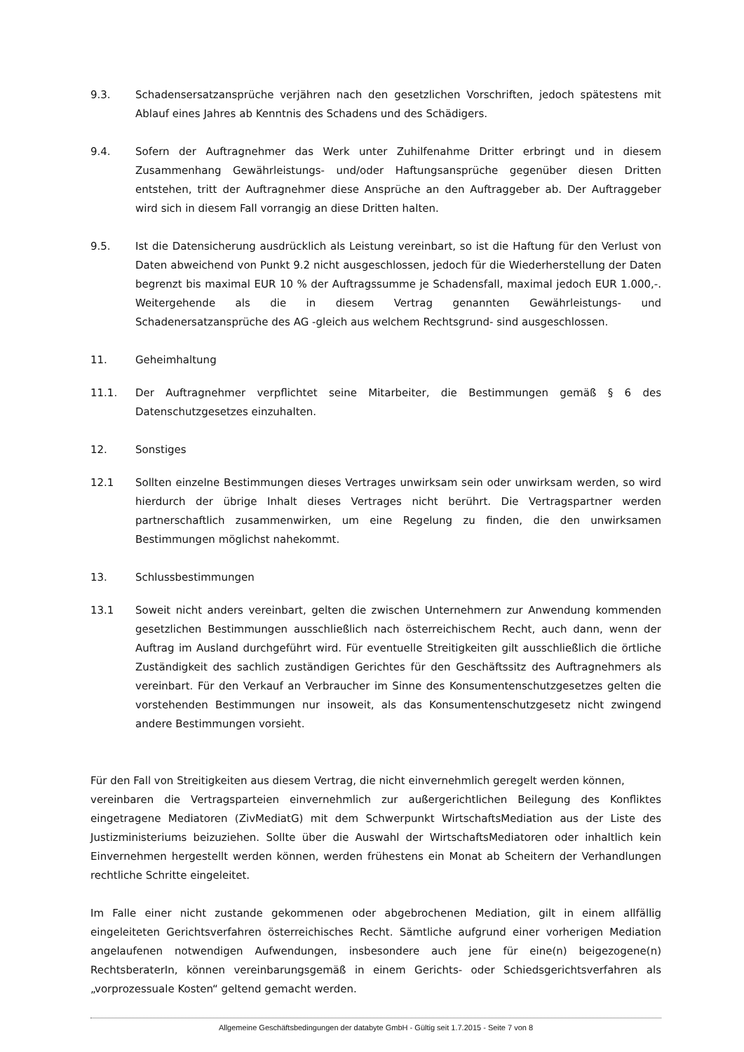9.3. Schadensersatzansprüche verjähren nach den gesetzlichen Vorschriften, jedoch spätestens mit Ablauf eines Jahres ab Kenntnis des Schadens und des Schädigers.
9.4. Sofern der Auftragnehmer das Werk unter Zuhilfenahme Dritter erbringt und in diesem Zusammenhang Gewährleistungs- und/oder Haftungsansprüche gegenüber diesen Dritten entstehen, tritt der Auftragnehmer diese Ansprüche an den Auftraggeber ab. Der Auftraggeber wird sich in diesem Fall vorrangig an diese Dritten halten.
9.5. Ist die Datensicherung ausdrücklich als Leistung vereinbart, so ist die Haftung für den Verlust von Daten abweichend von Punkt 9.2 nicht ausgeschlossen, jedoch für die Wiederherstellung der Daten begrenzt bis maximal EUR 10 % der Auftragssumme je Schadensfall, maximal jedoch EUR 1.000,-. Weitergehende als die in diesem Vertrag genannten Gewährleistungs- und Schadenersatzansprüche des AG -gleich aus welchem Rechtsgrund- sind ausgeschlossen.
11. Geheimhaltung
11.1. Der Auftragnehmer verpflichtet seine Mitarbeiter, die Bestimmungen gemäß § 6 des Datenschutzgesetzes einzuhalten.
12. Sonstiges
12.1 Sollten einzelne Bestimmungen dieses Vertrages unwirksam sein oder unwirksam werden, so wird hierdurch der übrige Inhalt dieses Vertrages nicht berührt. Die Vertragspartner werden partnerschaftlich zusammenwirken, um eine Regelung zu finden, die den unwirksamen Bestimmungen möglichst nahekommt.
13. Schlussbestimmungen
13.1 Soweit nicht anders vereinbart, gelten die zwischen Unternehmern zur Anwendung kommenden gesetzlichen Bestimmungen ausschließlich nach österreichischem Recht, auch dann, wenn der Auftrag im Ausland durchgeführt wird. Für eventuelle Streitigkeiten gilt ausschließlich die örtliche Zuständigkeit des sachlich zuständigen Gerichtes für den Geschäftssitz des Auftragnehmers als vereinbart. Für den Verkauf an Verbraucher im Sinne des Konsumentenschutzgesetzes gelten die vorstehenden Bestimmungen nur insoweit, als das Konsumentenschutzgesetz nicht zwingend andere Bestimmungen vorsieht.
Für den Fall von Streitigkeiten aus diesem Vertrag, die nicht einvernehmlich geregelt werden können,
vereinbaren die Vertragsparteien einvernehmlich zur außergerichtlichen Beilegung des Konfliktes eingetragene Mediatoren (ZivMediatG) mit dem Schwerpunkt WirtschaftsMediation aus der Liste des Justizministeriums beizuziehen. Sollte über die Auswahl der WirtschaftsMediatoren oder inhaltlich kein Einvernehmen hergestellt werden können, werden frühestens ein Monat ab Scheitern der Verhandlungen rechtliche Schritte eingeleitet.
Im Falle einer nicht zustande gekommenen oder abgebrochenen Mediation, gilt in einem allfällig eingeleiteten Gerichtsverfahren österreichisches Recht. Sämtliche aufgrund einer vorherigen Mediation angelaufenen notwendigen Aufwendungen, insbesondere auch jene für eine(n) beigezogene(n) RechtsberaterIn, können vereinbarungsgemäß in einem Gerichts- oder Schiedsgerichtsverfahren als „vorprozessuale Kosten“ geltend gemacht werden.
Allgemeine Geschäftsbedingungen der databyte GmbH - Gültig seit 1.7.2015 - Seite 7 von 8